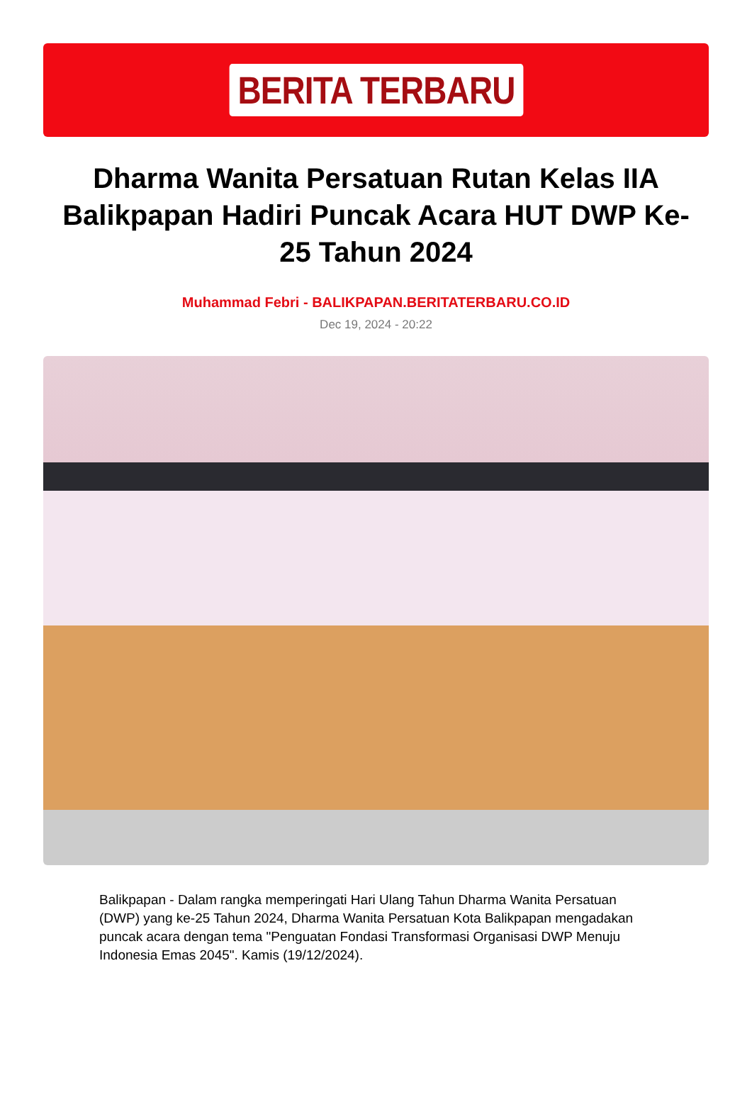BERITA TERBARU
Dharma Wanita Persatuan Rutan Kelas IIA Balikpapan Hadiri Puncak Acara HUT DWP Ke-25 Tahun 2024
Muhammad Febri - BALIKPAPAN.BERITATERBARU.CO.ID
Dec 19, 2024 - 20:22
Balikpapan - Dalam rangka memperingati Hari Ulang Tahun Dharma Wanita Persatuan (DWP) yang ke-25 Tahun 2024, Dharma Wanita Persatuan Kota Balikpapan mengadakan puncak acara dengan tema "Penguatan Fondasi Transformasi Organisasi DWP Menuju Indonesia Emas 2045". Kamis (19/12/2024).